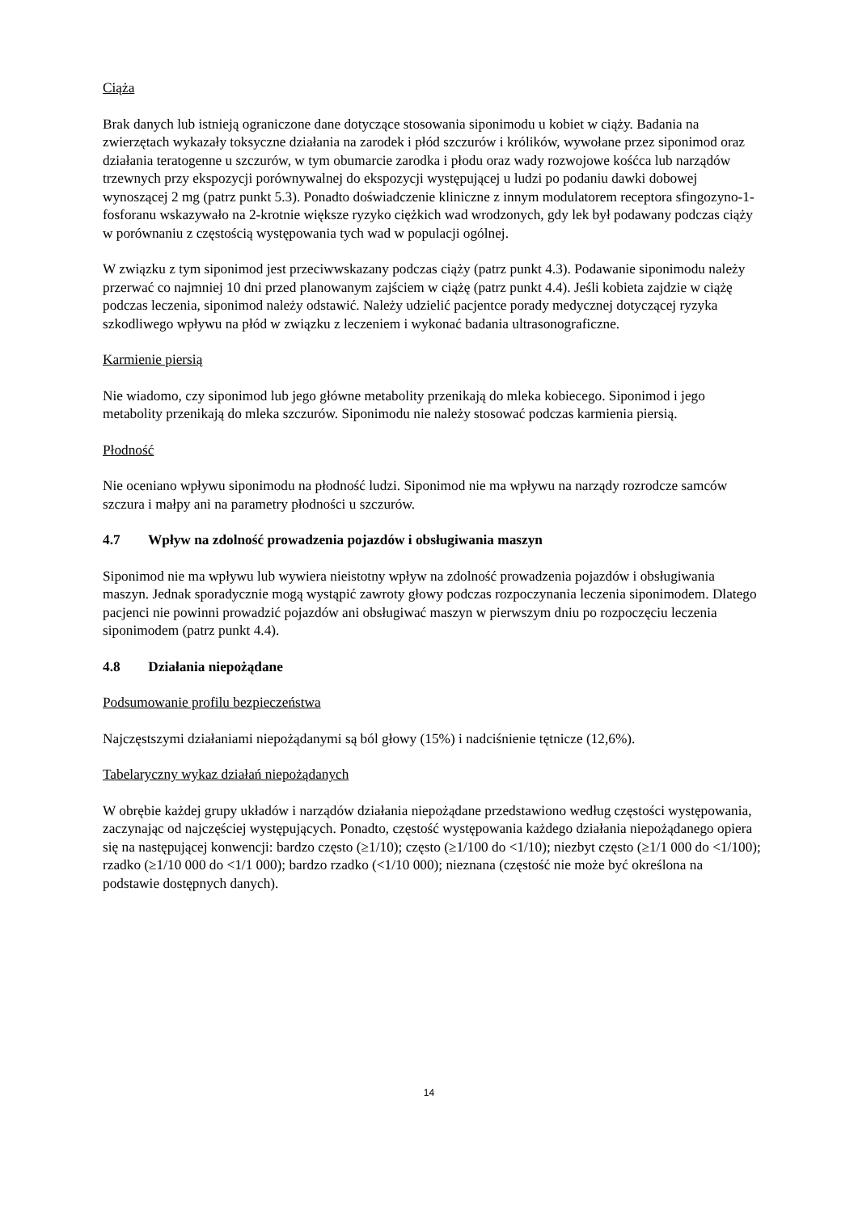Ciąża
Brak danych lub istnieją ograniczone dane dotyczące stosowania siponimodu u kobiet w ciąży. Badania na zwierzętach wykazały toksyczne działania na zarodek i płód szczurów i królików, wywołane przez siponimod oraz działania teratogenne u szczurów, w tym obumarcie zarodka i płodu oraz wady rozwojowe kośćca lub narządów trzewnych przy ekspozycji porównywalnej do ekspozycji występującej u ludzi po podaniu dawki dobowej wynoszącej 2 mg (patrz punkt 5.3). Ponadto doświadczenie kliniczne z innym modulatorem receptora sfingozyno-1-fosforanu wskazywało na 2-krotnie większe ryzyko ciężkich wad wrodzonych, gdy lek był podawany podczas ciąży w porównaniu z częstością występowania tych wad w populacji ogólnej.
W związku z tym siponimod jest przeciwwskazany podczas ciąży (patrz punkt 4.3). Podawanie siponimodu należy przerwać co najmniej 10 dni przed planowanym zajściem w ciążę (patrz punkt 4.4). Jeśli kobieta zajdzie w ciążę podczas leczenia, siponimod należy odstawić. Należy udzielić pacjentce porady medycznej dotyczącej ryzyka szkodliwego wpływu na płód w związku z leczeniem i wykonać badania ultrasonograficzne.
Karmienie piersią
Nie wiadomo, czy siponimod lub jego główne metabolity przenikają do mleka kobiecego. Siponimod i jego metabolity przenikają do mleka szczurów. Siponimodu nie należy stosować podczas karmienia piersią.
Płodność
Nie oceniano wpływu siponimodu na płodność ludzi. Siponimod nie ma wpływu na narządy rozrodcze samców szczura i małpy ani na parametry płodności u szczurów.
4.7 Wpływ na zdolność prowadzenia pojazdów i obsługiwania maszyn
Siponimod nie ma wpływu lub wywiera nieistotny wpływ na zdolność prowadzenia pojazdów i obsługiwania maszyn. Jednak sporadycznie mogą wystąpić zawroty głowy podczas rozpoczynania leczenia siponimodem. Dlatego pacjenci nie powinni prowadzić pojazdów ani obsługiwać maszyn w pierwszym dniu po rozpoczęciu leczenia siponimodem (patrz punkt 4.4).
4.8 Działania niepożądane
Podsumowanie profilu bezpieczeństwa
Najczęstszymi działaniami niepożądanymi są ból głowy (15%) i nadciśnienie tętnicze (12,6%).
Tabelaryczny wykaz działań niepożądanych
W obrębie każdej grupy układów i narządów działania niepożądane przedstawiono według częstości występowania, zaczynając od najczęściej występujących. Ponadto, częstość występowania każdego działania niepożądanego opiera się na następującej konwencji: bardzo często (≥1/10); często (≥1/100 do <1/10); niezbyt często (≥1/1 000 do <1/100); rzadko (≥1/10 000 do <1/1 000); bardzo rzadko (<1/10 000); nieznana (częstość nie może być określona na podstawie dostępnych danych).
14